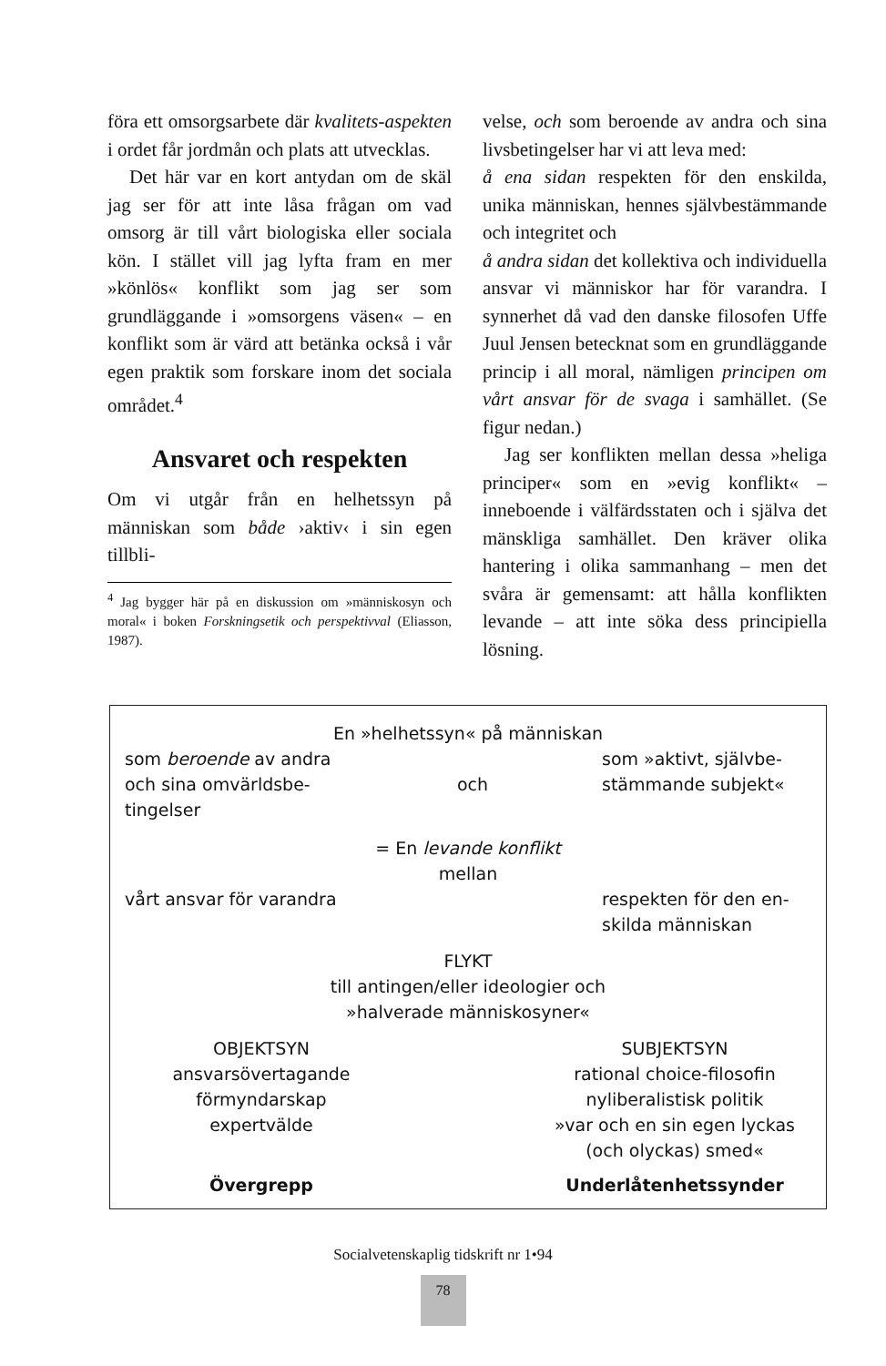föra ett omsorgsarbete där kvalitets-aspekten i ordet får jordmån och plats att utvecklas.
Det här var en kort antydan om de skäl jag ser för att inte låsa frågan om vad omsorg är till vårt biologiska eller sociala kön. I stället vill jag lyfta fram en mer »könlös« konflikt som jag ser som grundläggande i »omsorgens väsen« – en konflikt som är värd att betänka också i vår egen praktik som forskare inom det sociala området.<sup>4</sup>
Ansvaret och respekten
Om vi utgår från en helhetssyn på människan som både ›aktiv‹ i sin egen tillbli-
<sup>4</sup> Jag bygger här på en diskussion om »människosyn och moral« i boken Forskningsetik och perspektivval (Eliasson, 1987).
velse, och som beroende av andra och sina livsbetingelser har vi att leva med:
å ena sidan respekten för den enskilda, unika människan, hennes självbestämmande och integritet och
å andra sidan det kollektiva och individuella ansvar vi människor har för varandra. I synnerhet då vad den danske filosofen Uffe Juul Jensen betecknat som en grundläggande princip i all moral, nämligen principen om vårt ansvar för de svaga i samhället. (Se figur nedan.)
Jag ser konflikten mellan dessa »heliga principer« som en »evig konflikt« – inneboende i välfärdsstaten och i själva det mänskliga samhället. Den kräver olika hantering i olika sammanhang – men det svåra är gemensamt: att hålla konflikten levande – att inte söka dess principiella lösning.
En »helhetssyn« på människan
som beroende av andra och sina omvärldsbe-tingelser
och som »aktivt, självbe-stämmande subjekt«
= En levande konflikt
mellan
vårt ansvar för varandra
respekten för den en-skilda människan
FLYKT
till antingen/eller ideologier och
»halverade människosyner«
OBJEKTSYN
ansvarsövertagande
förmyndarskap
expertvälde
SUBJEKTSYN
rational choice-filosofin
nyliberalistisk politik
»var och en sin egen lyckas
(och olyckas) smed«
Övergrepp Underlåtenhetssynder
Socialvetenskaplig tidskrift nr 1•94
78